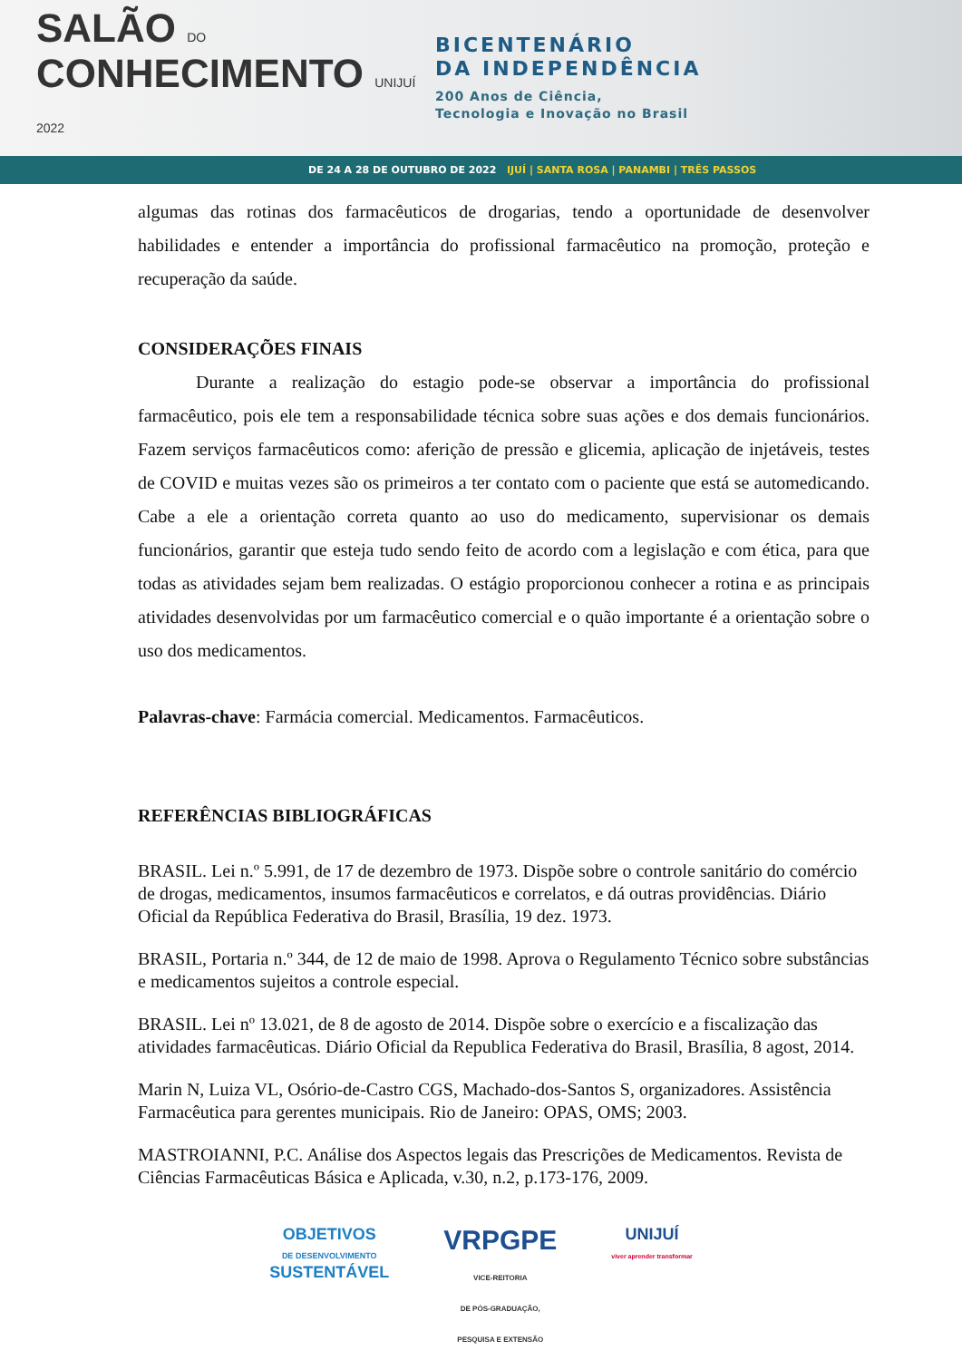SALÃO DO
CONHECIMENTO UNIJUÍ 2022
BICENTENÁRIO
DA INDEPENDÊNCIA
200 Anos de Ciência,
Tecnologia e Inovação no Brasil
DE 24 A 28 DE OUTUBRO DE 2022 IJUÍ | SANTA ROSA | PANAMBI | TRÊS PASSOS
algumas das rotinas dos farmacêuticos de drogarias, tendo a oportunidade de desenvolver habilidades e entender a importância do profissional farmacêutico na promoção, proteção e recuperação da saúde.
CONSIDERAÇÕES FINAIS
Durante a realização do estagio pode-se observar a importância do profissional farmacêutico, pois ele tem a responsabilidade técnica sobre suas ações e dos demais funcionários. Fazem serviços farmacêuticos como: aferição de pressão e glicemia, aplicação de injetáveis, testes de COVID e muitas vezes são os primeiros a ter contato com o paciente que está se automedicando. Cabe a ele a orientação correta quanto ao uso do medicamento, supervisionar os demais funcionários, garantir que esteja tudo sendo feito de acordo com a legislação e com ética, para que todas as atividades sejam bem realizadas. O estágio proporcionou conhecer a rotina e as principais atividades desenvolvidas por um farmacêutico comercial e o quão importante é a orientação sobre o uso dos medicamentos.
Palavras-chave: Farmácia comercial. Medicamentos. Farmacêuticos.
REFERÊNCIAS BIBLIOGRÁFICAS
BRASIL. Lei n.º 5.991, de 17 de dezembro de 1973. Dispõe sobre o controle sanitário do comércio de drogas, medicamentos, insumos farmacêuticos e correlatos, e dá outras providências. Diário Oficial da República Federativa do Brasil, Brasília, 19 dez. 1973.
BRASIL, Portaria n.º 344, de 12 de maio de 1998. Aprova o Regulamento Técnico sobre substâncias e medicamentos sujeitos a controle especial.
BRASIL. Lei nº 13.021, de 8 de agosto de 2014. Dispõe sobre o exercício e a fiscalização das atividades farmacêuticas. Diário Oficial da Republica Federativa do Brasil, Brasília, 8 agost, 2014.
Marin N, Luiza VL, Osório-de-Castro CGS, Machado-dos-Santos S, organizadores. Assistência Farmacêutica para gerentes municipais. Rio de Janeiro: OPAS, OMS; 2003.
MASTROIANNI, P.C. Análise dos Aspectos legais das Prescrições de Medicamentos. Revista de Ciências Farmacêuticas Básica e Aplicada, v.30, n.2, p.173-176, 2009.
OBJETIVOS
DE DESENVOLVIMENTO
SUSTENTÁVEL
VRPGPE
VICE-REITORIA
DE PÓS-GRADUAÇÃO,
PESQUISA E EXTENSÃO
UNIJUÍ
viver aprender transformar